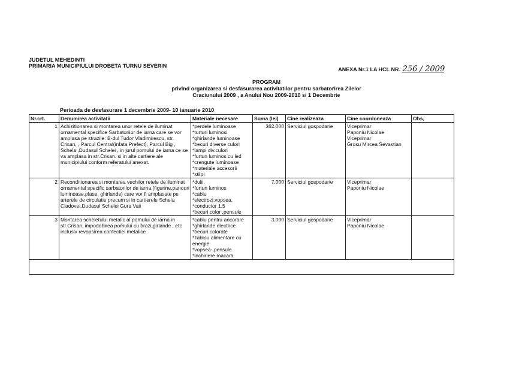JUDETUL MEHEDINTI
PRIMARIA MUNICIPIULUI DROBETA TURNU SEVERIN
ANEXA Nr.1 LA HCL NR. 256 / 2009
PROGRAM
privind organizarea si desfasurarea activitatilor pentru sarbatorirea Zilelor
Craciunului 2009 , a Anului Nou 2009-2010 si 1 Decembrie
Perioada de desfasurare 1 decembrie 2009- 10 ianuarie 2010
| Nr.crt. | Denumirea activitatii | Materiale necesare | Suma (lei) | Cine realizeaza | Cine coordoneaza | Obs, |
| --- | --- | --- | --- | --- | --- | --- |
| 1 | Achizitionarea si montarea unor retele de iluminat ornamental specifice Sarbatoriior de iarna care se vor amplasa pe strazile: B-dul Tudor Vladimirescu, str. Crisan, , Parcul Central(infata Prefect), Parcul Big , Schela ,Dudasul Schelei , in jurul pomului de iarna ce se va amplasa in str.Crisan. si in alte cartiere ale municipiului conform referatului anexat. | *perdele luminoase *turturi luminosi *ghirlande luminoase *becuri diverse culori *lampi div.culori *furtun luminos cu led *crengute luminoase *materiale accesorii *stilpi | 362.000 | Serviciul gospodarie | Viceprimar Paponiu Nicolae Viceprimar Grosu Mircea Sevastian | |
| 2 | Reconditionarea si montarea vechilor retele de iluminat ornamental specific sarbatorilor de iarna (figurine,panouri luminoase,plase, ghirlande) care vor fi amplasate pe arterele de circulatie precum si in cartierele Schela Cladovei,Dudasul Schelei Gura Vaii | *dulii, *furtun luminos *cablu *electrozi,vopsea, *conductor 1,5 *becuri color ,pensule | 7.000 | Serviciul gospodarie | Viceprimar Paponiu Nicolae | |
| 3 | Montarea scheletului metalic al pomului de iarna in str.Crisan, impodobirea pomului cu brazi,girlande , etc inclusiv revopsirea confectiei metalice | *cablu pentru ancorare *ghirlande electrice *becuri colorate *Tablou alimentare cu energie *vopsea-,pensule *inchiriere macara | 3.000 | Serviciul gospodarie | Viceprimar Paponiu Nicolae | |